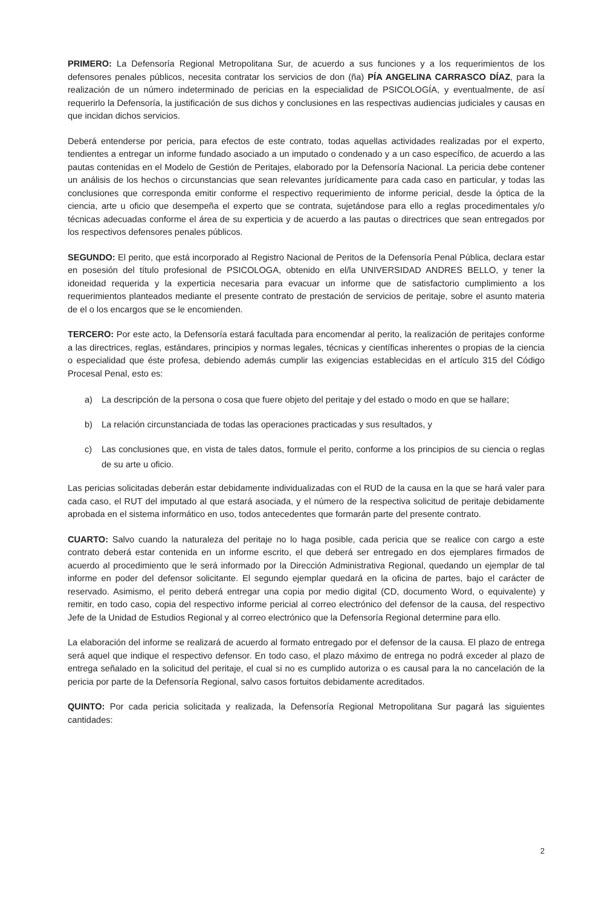PRIMERO: La Defensoría Regional Metropolitana Sur, de acuerdo a sus funciones y a los requerimientos de los defensores penales públicos, necesita contratar los servicios de don (ña) PÍA ANGELINA CARRASCO DÍAZ, para la realización de un número indeterminado de pericias en la especialidad de PSICOLOGÍA, y eventualmente, de así requerirlo la Defensoría, la justificación de sus dichos y conclusiones en las respectivas audiencias judiciales y causas en que incidan dichos servicios.
Deberá entenderse por pericia, para efectos de este contrato, todas aquellas actividades realizadas por el experto, tendientes a entregar un informe fundado asociado a un imputado o condenado y a un caso específico, de acuerdo a las pautas contenidas en el Modelo de Gestión de Peritajes, elaborado por la Defensoría Nacional. La pericia debe contener un análisis de los hechos o circunstancias que sean relevantes jurídicamente para cada caso en particular, y todas las conclusiones que corresponda emitir conforme el respectivo requerimiento de informe pericial, desde la óptica de la ciencia, arte u oficio que desempeña el experto que se contrata, sujetándose para ello a reglas procedimentales y/o técnicas adecuadas conforme el área de su experticia y de acuerdo a las pautas o directrices que sean entregados por los respectivos defensores penales públicos.
SEGUNDO: El perito, que está incorporado al Registro Nacional de Peritos de la Defensoría Penal Pública, declara estar en posesión del título profesional de PSICOLOGA, obtenido en el/la UNIVERSIDAD ANDRES BELLO, y tener la idoneidad requerida y la experticia necesaria para evacuar un informe que de satisfactorio cumplimiento a los requerimientos planteados mediante el presente contrato de prestación de servicios de peritaje, sobre el asunto materia de el o los encargos que se le encomienden.
TERCERO: Por este acto, la Defensoría estará facultada para encomendar al perito, la realización de peritajes conforme a las directrices, reglas, estándares, principios y normas legales, técnicas y científicas inherentes o propias de la ciencia o especialidad que éste profesa, debiendo además cumplir las exigencias establecidas en el artículo 315 del Código Procesal Penal, esto es:
a) La descripción de la persona o cosa que fuere objeto del peritaje y del estado o modo en que se hallare;
b) La relación circunstanciada de todas las operaciones practicadas y sus resultados, y
c) Las conclusiones que, en vista de tales datos, formule el perito, conforme a los principios de su ciencia o reglas de su arte u oficio.
Las pericias solicitadas deberán estar debidamente individualizadas con el RUD de la causa en la que se hará valer para cada caso, el RUT del imputado al que estará asociada, y el número de la respectiva solicitud de peritaje debidamente aprobada en el sistema informático en uso, todos antecedentes que formarán parte del presente contrato.
CUARTO: Salvo cuando la naturaleza del peritaje no lo haga posible, cada pericia que se realice con cargo a este contrato deberá estar contenida en un informe escrito, el que deberá ser entregado en dos ejemplares firmados de acuerdo al procedimiento que le será informado por la Dirección Administrativa Regional, quedando un ejemplar de tal informe en poder del defensor solicitante. El segundo ejemplar quedará en la oficina de partes, bajo el carácter de reservado. Asimismo, el perito deberá entregar una copia por medio digital (CD, documento Word, o equivalente) y remitir, en todo caso, copia del respectivo informe pericial al correo electrónico del defensor de la causa, del respectivo Jefe de la Unidad de Estudios Regional y al correo electrónico que la Defensoría Regional determine para ello.
La elaboración del informe se realizará de acuerdo al formato entregado por el defensor de la causa. El plazo de entrega será aquel que indique el respectivo defensor. En todo caso, el plazo máximo de entrega no podrá exceder al plazo de entrega señalado en la solicitud del peritaje, el cual si no es cumplido autoriza o es causal para la no cancelación de la pericia por parte de la Defensoría Regional, salvo casos fortuitos debidamente acreditados.
QUINTO: Por cada pericia solicitada y realizada, la Defensoría Regional Metropolitana Sur pagará las siguientes cantidades:
2